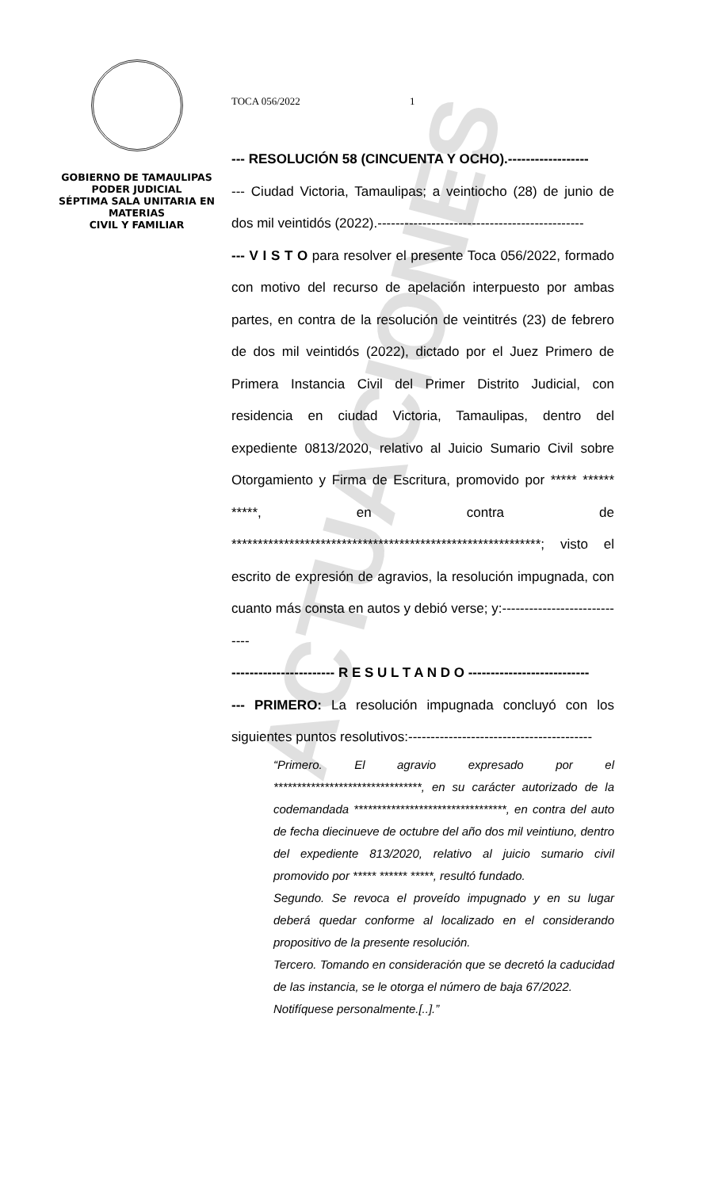ACTUACIONES
GOBIERNO DE TAMAULIPAS
PODER JUDICIAL
SÉPTIMA SALA UNITARIA EN MATERIAS
CIVIL Y FAMILIAR
TOCA 056/2022 1
--- RESOLUCIÓN 58 (CINCUENTA Y OCHO).------------------
--- Ciudad Victoria, Tamaulipas; a veintiocho (28) de junio de dos mil veintidós (2022).----------------------------------------------
--- V I S T O para resolver el presente Toca 056/2022, formado con motivo del recurso de apelación interpuesto por ambas partes, en contra de la resolución de veintitrés (23) de febrero de dos mil veintidós (2022), dictado por el Juez Primero de Primera Instancia Civil del Primer Distrito Judicial, con residencia en ciudad Victoria, Tamaulipas, dentro del expediente 0813/2020, relativo al Juicio Sumario Civil sobre Otorgamiento y Firma de Escritura, promovido por ***** ****** *****, en contra de ***********************************************************; visto el escrito de expresión de agravios, la resolución impugnada, con cuanto más consta en autos y debió verse; y:-----------------------------
----------------------- R E S U L T A N D O ---------------------------
--- PRIMERO: La resolución impugnada concluyó con los siguientes puntos resolutivos:-----------------------------------------
“Primero. El agravio expresado por el ********************************, en su carácter autorizado de la codemandada *********************************, en contra del auto de fecha diecinueve de octubre del año dos mil veintiuno, dentro del expediente 813/2020, relativo al juicio sumario civil promovido por ***** ****** *****, resultó fundado.
Segundo. Se revoca el proveído impugnado y en su lugar deberá quedar conforme al localizado en el considerando propositivo de la presente resolución.
Tercero. Tomando en consideración que se decretó la caducidad de las instancia, se le otorga el número de baja 67/2022.
Notifíquese personalmente.[..].”